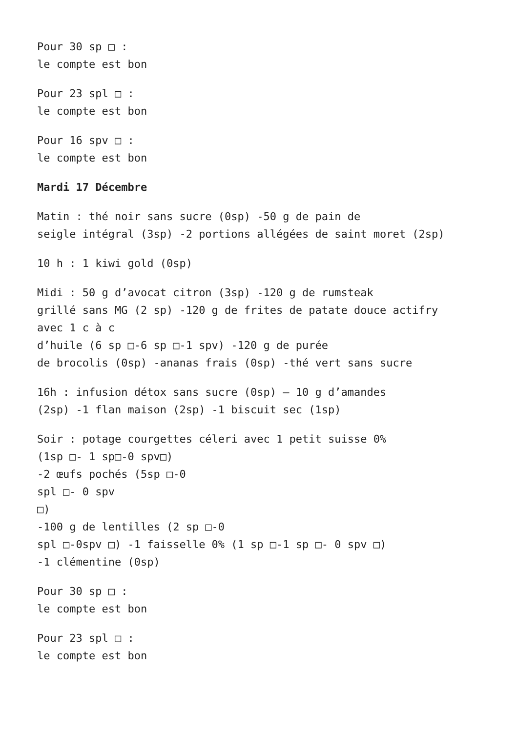Pour 30 sp □ :
le compte est bon
Pour 23 spl □ :
le compte est bon
Pour 16 spv □ :
le compte est bon
Mardi 17 Décembre
Matin : thé noir sans sucre (0sp) -50 g de pain de
seigle intégral (3sp) -2 portions allégées de saint moret (2sp)
10 h : 1 kiwi gold (0sp)
Midi : 50 g d’avocat citron (3sp) -120 g de rumsteak
grillé sans MG (2 sp) -120 g de frites de patate douce actifry
avec 1 c à c
d’huile (6 sp □-6 sp □-1 spv) -120 g de purée
de brocolis (0sp) -ananas frais (0sp) -thé vert sans sucre
16h : infusion détox sans sucre (0sp) – 10 g d’amandes
(2sp) -1 flan maison (2sp) -1 biscuit sec (1sp)
Soir : potage courgettes céleri avec 1 petit suisse 0%
(1sp □- 1 sp□-0 spv□)
-2 œufs pochés (5sp □-0
spl □- 0 spv
□)
-100 g de lentilles (2 sp □-0
spl □-0spv □) -1 faisselle 0% (1 sp □-1 sp □- 0 spv □)
-1 clémentine (0sp)
Pour 30 sp □ :
le compte est bon
Pour 23 spl □ :
le compte est bon